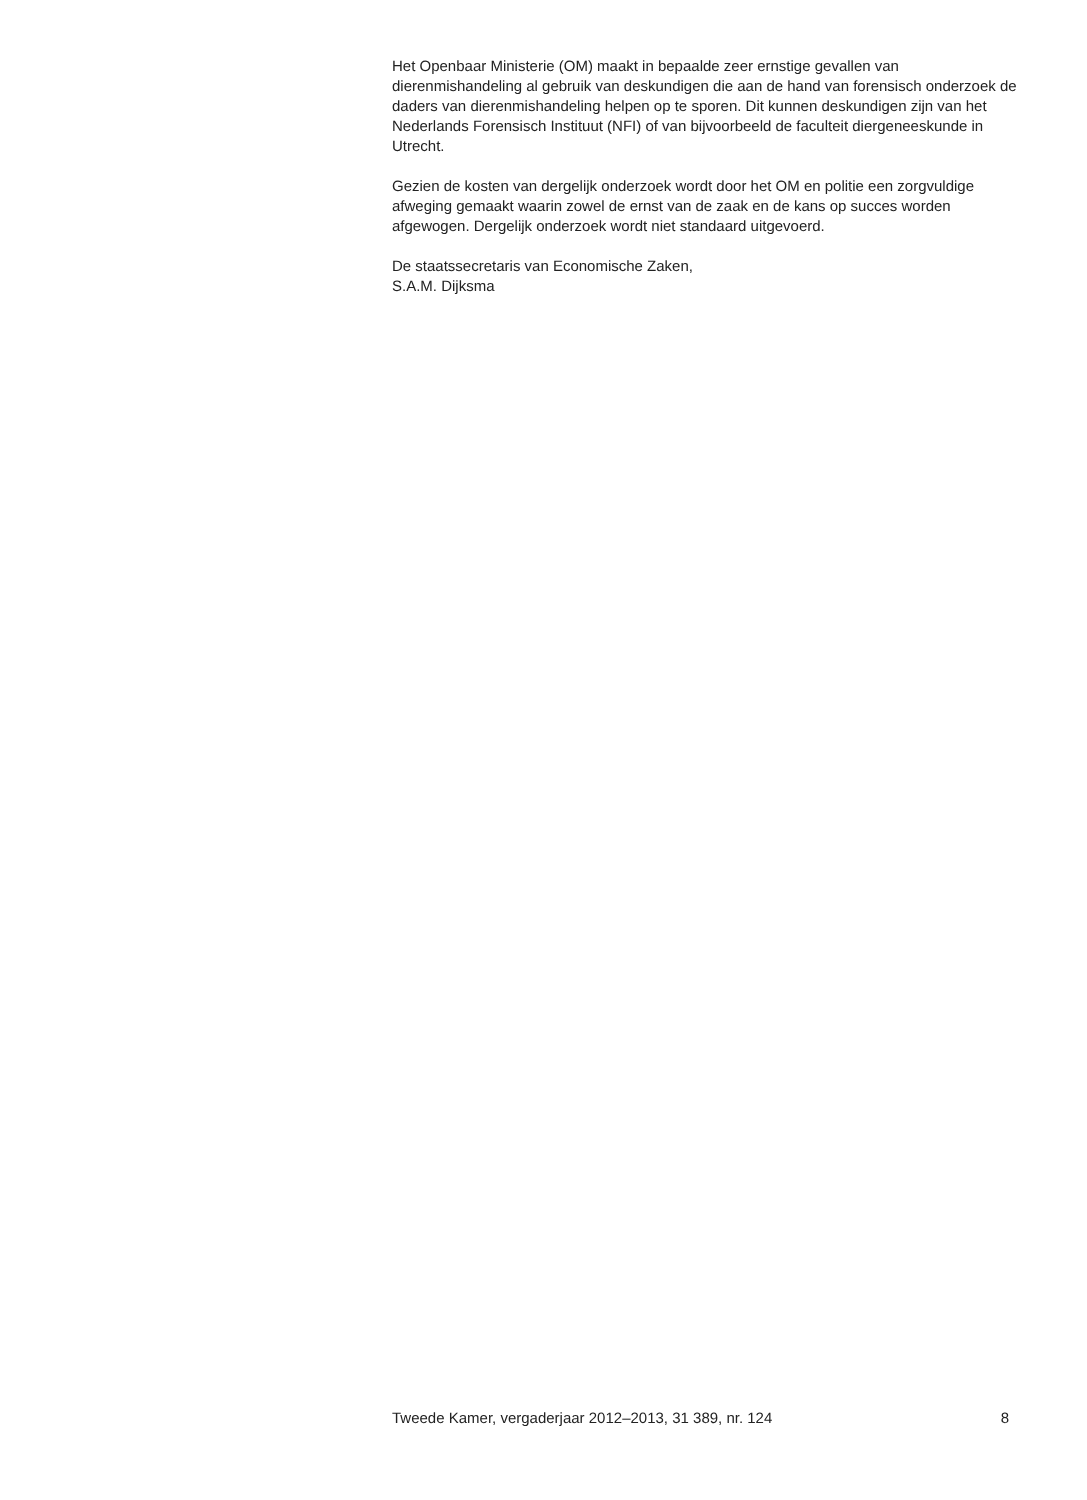Het Openbaar Ministerie (OM) maakt in bepaalde zeer ernstige gevallen van dierenmishandeling al gebruik van deskundigen die aan de hand van forensisch onderzoek de daders van dierenmishandeling helpen op te sporen. Dit kunnen deskundigen zijn van het Nederlands Forensisch Instituut (NFI) of van bijvoorbeeld de faculteit diergeneeskunde in Utrecht.
Gezien de kosten van dergelijk onderzoek wordt door het OM en politie een zorgvuldige afweging gemaakt waarin zowel de ernst van de zaak en de kans op succes worden afgewogen. Dergelijk onderzoek wordt niet standaard uitgevoerd.
De staatssecretaris van Economische Zaken,
S.A.M. Dijksma
Tweede Kamer, vergaderjaar 2012–2013, 31 389, nr. 124 8